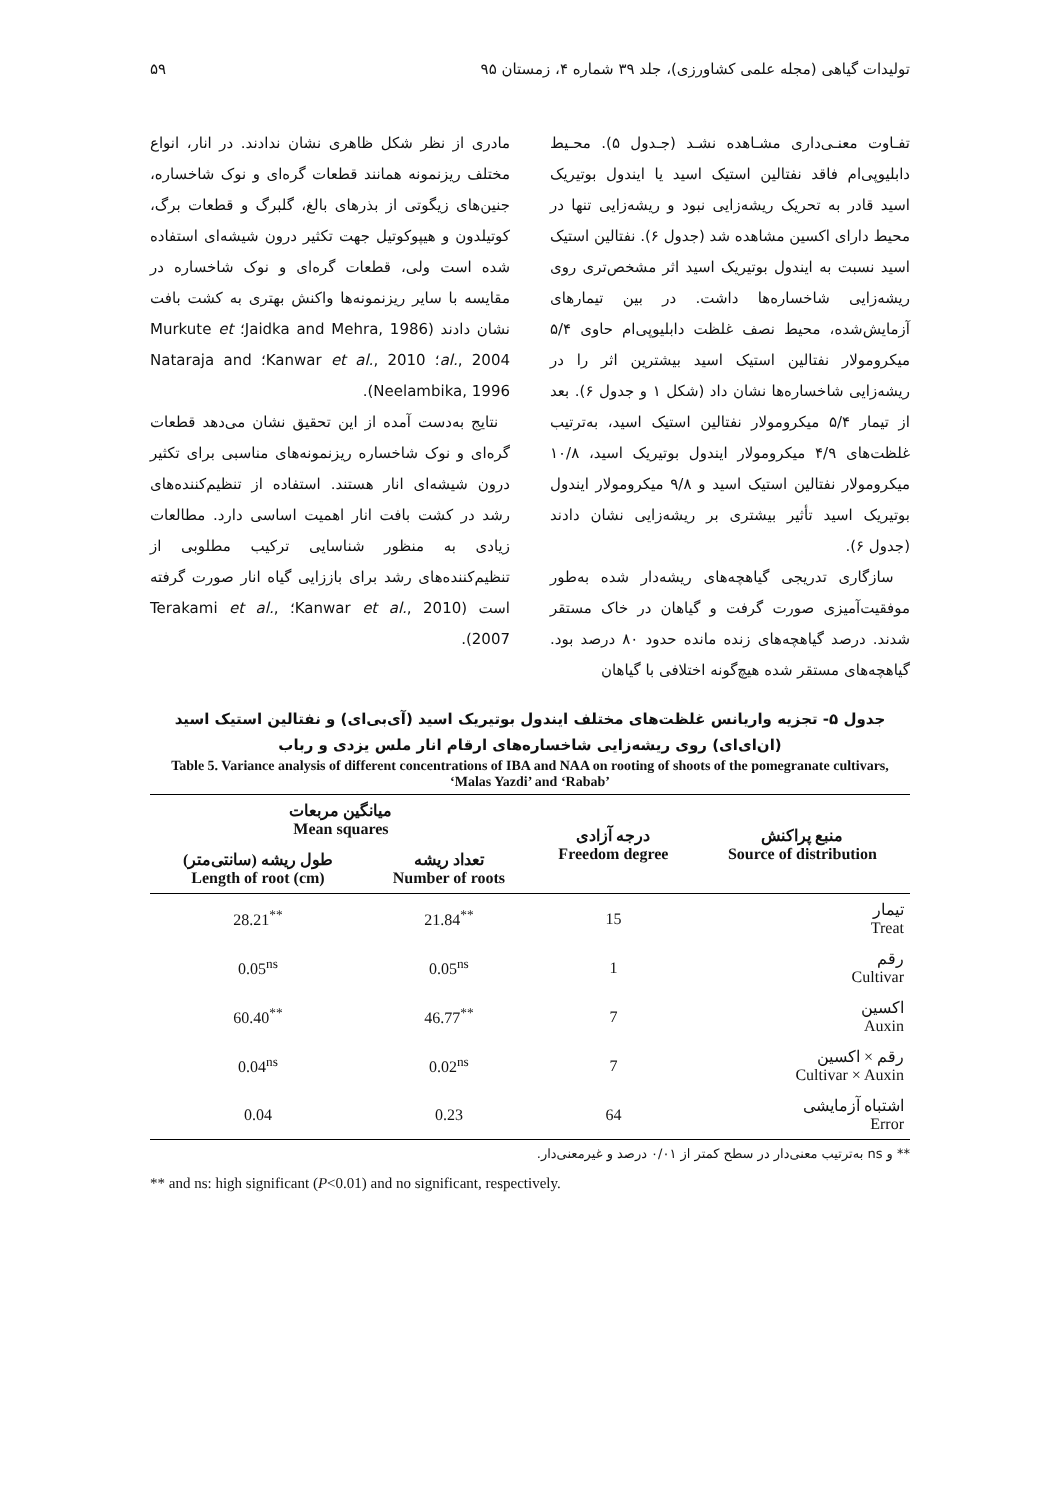تولیدات گیاهی (مجله علمی کشاورزی)، جلد ۳۹ شماره ۴، زمستان ۹۵ ۵۹
تفـاوت معنـی‌داری مشـاهده نشـد (جـدول ۵). محـیط دابلیوپی‌ام فاقد نفتالین استیک اسید یا ایندول بوتیریک اسید قادر به تحریک ریشه‌زایی نبود و ریشه‌زایی تنها در محیط دارای اکسین مشاهده شد (جدول ۶). نفتالین استیک اسید نسبت به ایندول بوتیریک اسید اثر مشخص‌تری روی ریشه‌زایی شاخساره‌ها داشت. در بین تیمارهای آزمایش‌شده، محیط نصف غلظت دابلیوپی‌ام حاوی ۵/۴ میکرومولار نفتالین استیک اسید بیشترین اثر را در ریشه‌زایی شاخساره‌ها نشان داد (شکل ۱ و جدول ۶). بعد از تیمار ۵/۴ میکرومولار نفتالین استیک اسید، به‌ترتیب غلظت‌های ۴/۹ میکرومولار ایندول بوتیریک اسید، ۱۰/۸ میکرومولار نفتالین استیک اسید و ۹/۸ میکرومولار ایندول بوتیریک اسید تأثیر بیشتری بر ریشه‌زایی نشان دادند (جدول ۶).
سازگاری تدریجی گیاهچه‌های ریشه‌دار شده به‌طور موفقیت‌آمیزی صورت گرفت و گیاهان در خاک مستقر شدند. درصد گیاهچه‌های زنده مانده حدود ۸۰ درصد بود. گیاهچه‌های مستقر شده هیچ‌گونه اختلافی با گیاهان
مادری از نظر شکل ظاهری نشان ندادند. در انار، انواع مختلف ریزنمونه همانند قطعات گره‌ای و نوک شاخساره، جنین‌های زیگوتی از بذرهای بالغ، گلبرگ و قطعات برگ، کوتیلدون و هیپوکوتیل جهت تکثیر درون شیشه‌ای استفاده شده است ولی، قطعات گره‌ای و نوک شاخساره در مقایسه با سایر ریزنمونه‌ها واکنش بهتری به کشت بافت نشان دادند (Jaidka and Mehra, 1986؛ Murkute et al., 2004؛ Kanwar et al., 2010؛ Nataraja and Neelambika, 1996).
نتایج به‌دست آمده از این تحقیق نشان می‌دهد قطعات گره‌ای و نوک شاخساره ریزنمونه‌های مناسبی برای تکثیر درون شیشه‌ای انار هستند. استفاده از تنظیم‌کننده‌های رشد در کشت بافت انار اهمیت اساسی دارد. مطالعات زیادی به منظور شناسایی ترکیب مطلوبی از تنظیم‌کننده‌های رشد برای باززایی گیاه انار صورت گرفته است (Kanwar et al., 2010؛ Terakami et al., 2007).
جدول ۵- تجزیه واریانس غلظت‌های مختلف ایندول بوتیریک اسید (آی‌بی‌ای) و نفتالین استیک اسید (ان‌ای‌ای) روی ریشه‌زایی شاخساره‌های ارقام انار ملس یزدی و رباب
Table 5. Variance analysis of different concentrations of IBA and NAA on rooting of shoots of the pomegranate cultivars, ‘Malas Yazdi’ and ‘Rabab’
| میانگین مربعات Mean squares | | درجه آزادی Freedom degree | منبع پراکنش Source of distribution |
| --- | --- | --- | --- |
| طول ریشه (سانتی‌متر) Length of root (cm) | تعداد ریشه Number of roots | | |
| 28.21<sup>**</sup> | 21.84<sup>**</sup> | 15 | تیمار Treat |
| 0.05<sup>ns</sup> | 0.05<sup>ns</sup> | 1 | رقم Cultivar |
| 60.40<sup>**</sup> | 46.77<sup>**</sup> | 7 | اکسین Auxin |
| 0.04<sup>ns</sup> | 0.02<sup>ns</sup> | 7 | رقم × اکسین Cultivar × Auxin |
| 0.04 | 0.23 | 64 | اشتباه آزمایشی Error |
** و ns به‌ترتیب معنی‌دار در سطح کمتر از ۰/۰۱ درصد و غیرمعنی‌دار.
** and ns: high significant (P<0.01) and no significant, respectively.